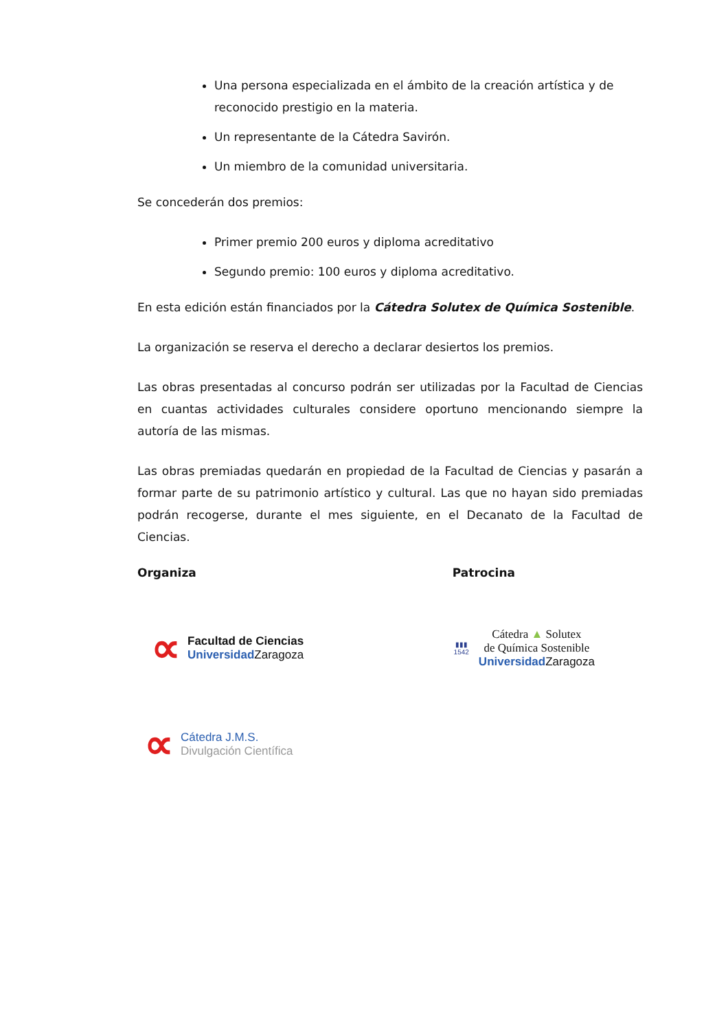Una persona especializada en el ámbito de la creación artística y de reconocido prestigio en la materia.
Un representante de la Cátedra Savirón.
Un miembro de la comunidad universitaria.
Se concederán dos premios:
Primer premio 200 euros y diploma acreditativo
Segundo premio: 100 euros y diploma acreditativo.
En esta edición están financiados por la Cátedra Solutex de Química Sostenible.
La organización se reserva el derecho a declarar desiertos los premios.
Las obras presentadas al concurso podrán ser utilizadas por la Facultad de Ciencias en cuantas actividades culturales considere oportuno mencionando siempre la autoría de las mismas.
Las obras premiadas quedarán en propiedad de la Facultad de Ciencias y pasarán a formar parte de su patrimonio artístico y cultural. Las que no hayan sido premiadas podrán recogerse, durante el mes siguiente, en el Decanato de la Facultad de Ciencias.
Organiza Patrocina
∝
Facultad de Ciencias
Universidad Zaragoza
▮▮▮
1542
Cátedra ▲ Solutex
de Química Sostenible
Universidad Zaragoza
∝
Cátedra J.M.S.
Divulgación Científica